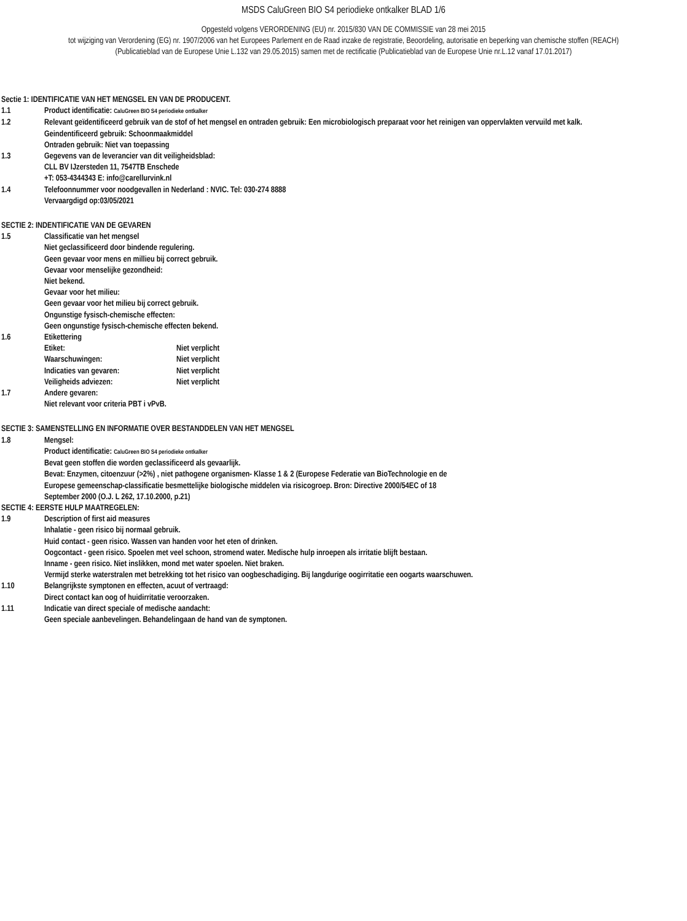MSDS CaluGreen BIO S4 periodieke ontkalker BLAD 1/6
Opgesteld volgens VERORDENING (EU) nr. 2015/830 VAN DE COMMISSIE van 28 mei 2015
tot wijziging van Verordening (EG) nr. 1907/2006 van het Europees Parlement en de Raad inzake de registratie, Beoordeling, autorisatie en beperking van chemische stoffen (REACH)
(Publicatieblad van de Europese Unie L.132 van 29.05.2015) samen met de rectificatie (Publicatieblad van de Europese Unie nr.L.12 vanaf 17.01.2017)
Sectie 1: IDENTIFICATIE VAN HET MENGSEL EN VAN DE PRODUCENT.
1.1 Product identificatie: CaluGreen BIO S4 periodieke ontkalker
1.2 Relevant geïdentificeerd gebruik van de stof of het mengsel en ontraden gebruik: Een microbiologisch preparaat voor het reinigen van oppervlakten vervuild met kalk.
Geindentificeerd gebruik: Schoonmaakmiddel
Ontraden gebruik: Niet van toepassing
1.3 Gegevens van de leverancier van dit veiligheidsblad:
CLL BV IJzersteden 11, 7547TB Enschede
+T: 053-4344343 E: info@carellurvink.nl
1.4 Telefoonnummer voor noodgevallen in Nederland : NVIC. Tel: 030-274 8888
Vervaargdigd op:03/05/2021
SECTIE 2: INDENTIFICATIE VAN DE GEVAREN
1.5 Classificatie van het mengsel
Niet geclassificeerd door bindende regulering.
Geen gevaar voor mens en millieu bij correct gebruik.
Gevaar voor menselijke gezondheid:
Niet bekend.
Gevaar voor het milieu:
Geen gevaar voor het milieu bij correct gebruik.
Ongunstige fysisch-chemische effecten:
Geen ongunstige fysisch-chemische effecten bekend.
1.6 Etikettering
Etiket: Niet verplicht
Waarschuwingen: Niet verplicht
Indicaties van gevaren: Niet verplicht
Veiligheids adviezen: Niet verplicht
1.7 Andere gevaren:
Niet relevant voor criteria PBT i vPvB.
SECTIE 3: SAMENSTELLING EN INFORMATIE OVER BESTANDDELEN VAN HET MENGSEL
1.8 Mengsel:
Product identificatie: CaluGreen BIO S4 periodieke ontkalker
Bevat geen stoffen die worden geclassificeerd als gevaarlijk.
Bevat: Enzymen, citoenzuur (>2%) , niet pathogene organismen- Klasse 1 & 2 (Europese Federatie van BioTechnologie en de Europese gemeenschap-classificatie besmettelijke biologische middelen via risicogroep. Bron: Directive 2000/54EC of 18 September 2000 (O.J. L 262, 17.10.2000, p.21)
SECTIE 4: EERSTE HULP MAATREGELEN:
1.9 Description of first aid measures
Inhalatie - geen risico bij normaal gebruik.
Huid contact - geen risico. Wassen van handen voor het eten of drinken.
Oogcontact - geen risico. Spoelen met veel schoon, stromend water. Medische hulp inroepen als irritatie blijft bestaan.
Inname - geen risico. Niet inslikken, mond met water spoelen. Niet braken.
Vermijd sterke waterstralen met betrekking tot het risico van oogbeschadiging. Bij langdurige oogirritatie een oogarts waarschuwen.
1.10 Belangrijkste symptonen en effecten, acuut of vertraagd:
Direct contact kan oog of huidirritatie veroorzaken.
1.11 Indicatie van direct speciale of medische aandacht:
Geen speciale aanbevelingen. Behandelingaan de hand van de symptonen.